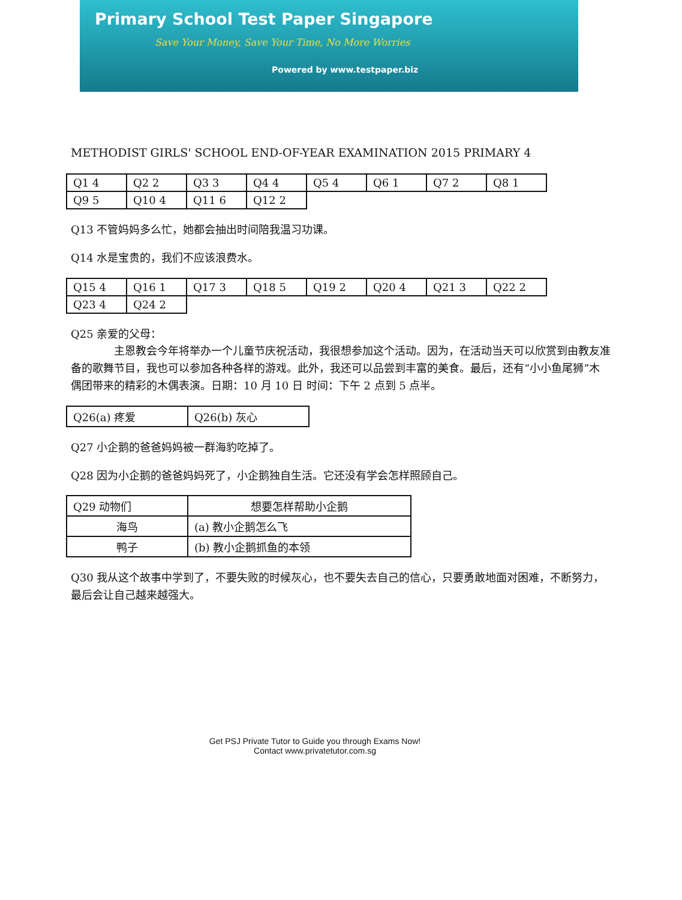Primary School Test Paper Singapore
Save Your Money, Save Your Time, No More Worries
Powered by www.testpaper.biz
METHODIST GIRLS' SCHOOL END-OF-YEAR EXAMINATION 2015 PRIMARY 4
| Q1 4 | Q2 2 | Q3 3 | Q4 4 | Q5 4 | Q6 1 | Q7 2 | Q8 1 |
| Q9 5 | Q10 4 | Q11 6 | Q12 2 | | | | |
Q13 不管妈妈多么忙，她都会抽出时间陪我温习功课。
Q14 水是宝贵的，我们不应该浪费水。
| Q15 4 | Q16 1 | Q17 3 | Q18 5 | Q19 2 | Q20 4 | Q21 3 | Q22 2 |
| Q23 4 | Q24 2 | | | | | | |
Q25 亲爱的父母：
　　　　主恩教会今年将举办一个儿童节庆祝活动，我很想参加这个活动。因为，在活动当天可以欣赏到由教友准备的歌舞节目，我也可以参加各种各样的游戏。此外，我还可以品尝到丰富的美食。最后，还有“小小鱼尾狮”木偶团带来的精彩的木偶表演。日期：10 月 10 日 时间：下午 2 点到 5 点半。
| Q26(a) 疼爱 | Q26(b) 灰心 |
Q27 小企鹅的爸爸妈妈被一群海豹吃掉了。
Q28 因为小企鹅的爸爸妈妈死了，小企鹅独自生活。它还没有学会怎样照顾自己。
| Q29 动物们 | 想要怎样帮助小企鹅 |
| 海鸟 | (a) 教小企鹅怎么飞 |
| 鸭子 | (b) 教小企鹅抓鱼的本领 |
Q30 我从这个故事中学到了，不要失败的时候灰心，也不要失去自己的信心，只要勇敢地面对困难，不断努力，最后会让自己越来越强大。
Get PSJ Private Tutor to Guide you through Exams Now!
Contact www.privatetutor.com.sg